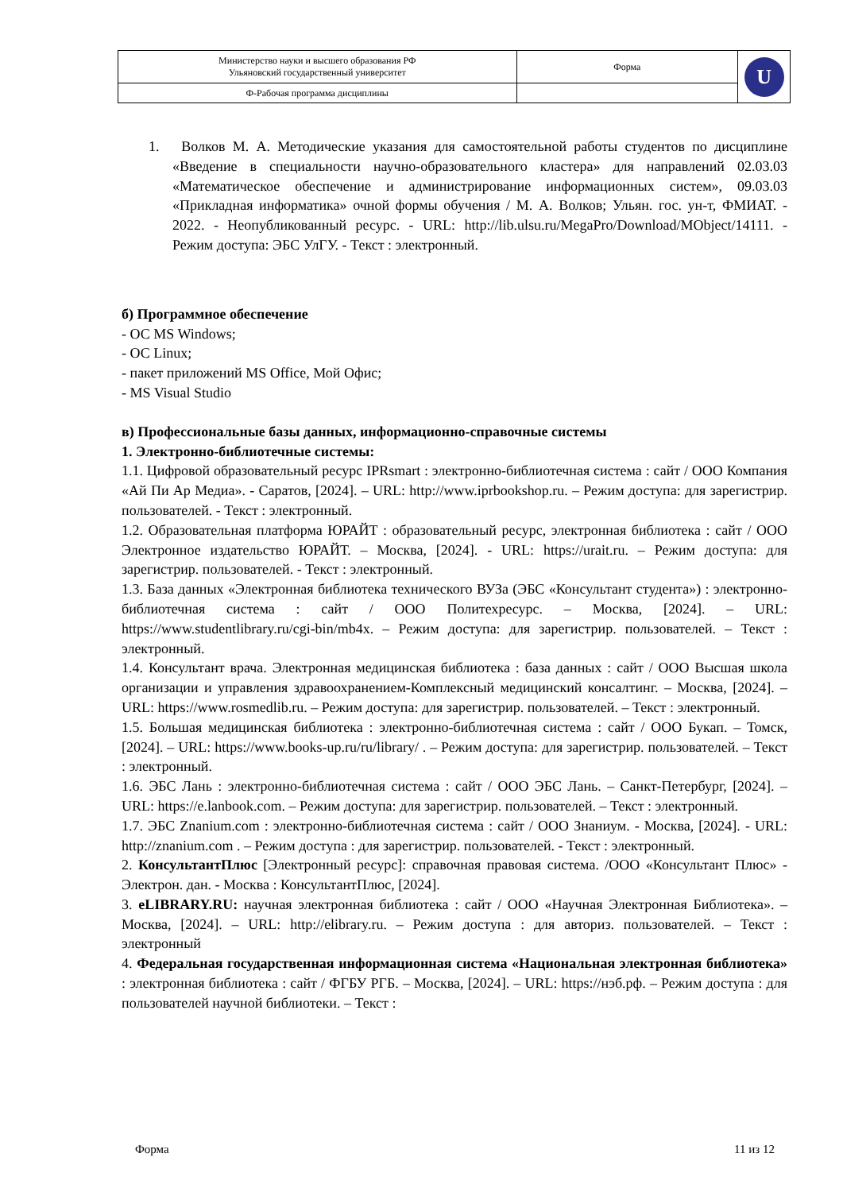| Министерство науки и высшего образования РФ Ульяновский государственный университет | Форма | U |
| Ф-Рабочая программа дисциплины | | |
1. Волков М. А. Методические указания для самостоятельной работы студентов по дисциплине «Введение в специальности научно-образовательного кластера» для направлений 02.03.03 «Математическое обеспечение и администрирование информационных систем», 09.03.03 «Прикладная информатика» очной формы обучения / М. А. Волков; Ульян. гос. ун-т, ФМИАТ. - 2022. - Неопубликованный ресурс. - URL: http://lib.ulsu.ru/MegaPro/Download/MObject/14111. - Режим доступа: ЭБС УлГУ. - Текст : электронный.
б) Программное обеспечение
- ОС MS Windows;
- ОС Linux;
- пакет приложений MS Office, Мой Офис;
- MS Visual Studio
в) Профессиональные базы данных, информационно-справочные системы
1. Электронно-библиотечные системы:
1.1. Цифровой образовательный ресурс IPRsmart : электронно-библиотечная система : сайт / ООО Компания «Ай Пи Ар Медиа». - Саратов, [2024]. – URL: http://www.iprbookshop.ru. – Режим доступа: для зарегистрир. пользователей. - Текст : электронный.
1.2. Образовательная платформа ЮРАЙТ : образовательный ресурс, электронная библиотека : сайт / ООО Электронное издательство ЮРАЙТ. – Москва, [2024]. - URL: https://urait.ru. – Режим доступа: для зарегистрир. пользователей. - Текст : электронный.
1.3. База данных «Электронная библиотека технического ВУЗа (ЭБС «Консультант студента») : электронно-библиотечная система : сайт / ООО Политехресурс. – Москва, [2024]. – URL: https://www.studentlibrary.ru/cgi-bin/mb4x. – Режим доступа: для зарегистрир. пользователей. – Текст : электронный.
1.4. Консультант врача. Электронная медицинская библиотека : база данных : сайт / ООО Высшая школа организации и управления здравоохранением-Комплексный медицинский консалтинг. – Москва, [2024]. – URL: https://www.rosmedlib.ru. – Режим доступа: для зарегистрир. пользователей. – Текст : электронный.
1.5. Большая медицинская библиотека : электронно-библиотечная система : сайт / ООО Букап. – Томск, [2024]. – URL: https://www.books-up.ru/ru/library/ . – Режим доступа: для зарегистрир. пользователей. – Текст : электронный.
1.6. ЭБС Лань : электронно-библиотечная система : сайт / ООО ЭБС Лань. – Санкт-Петербург, [2024]. – URL: https://e.lanbook.com. – Режим доступа: для зарегистрир. пользователей. – Текст : электронный.
1.7. ЭБС Znanium.com : электронно-библиотечная система : сайт / ООО Знаниум. - Москва, [2024]. - URL: http://znanium.com . – Режим доступа : для зарегистрир. пользователей. - Текст : электронный.
2. КонсультантПлюс [Электронный ресурс]: справочная правовая система. /ООО «Консультант Плюс» - Электрон. дан. - Москва : КонсультантПлюс, [2024].
3. eLIBRARY.RU: научная электронная библиотека : сайт / ООО «Научная Электронная Библиотека». – Москва, [2024]. – URL: http://elibrary.ru. – Режим доступа : для авториз. пользователей. – Текст : электронный
4. Федеральная государственная информационная система «Национальная электронная библиотека» : электронная библиотека : сайт / ФГБУ РГБ. – Москва, [2024]. – URL: https://нэб.рф. – Режим доступа : для пользователей научной библиотеки. – Текст :
Форма 11 из 12